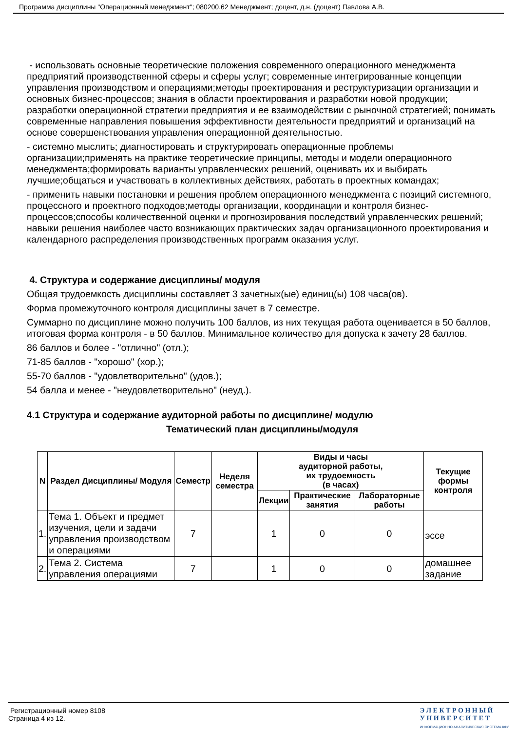Программа дисциплины "Операционный менеджмент"; 080200.62 Менеджмент; доцент, д.н. (доцент) Павлова А.В.
- использовать основные теоретические положения современного операционного менеджмента предприятий производственной сферы и сферы услуг; современные интегрированные концепции управления производством и операциями;методы проектирования и реструктуризации организации и основных бизнес-процессов; знания в области проектирования и разработки новой продукции; разработки операционной стратегии предприятия и ее взаимодействии с рыночной стратегией; понимать современные направления повышения эффективности деятельности предприятий и организаций на основе совершенствования управления операционной деятельностью.
- системно мыслить; диагностировать и структурировать операционные проблемы организации;применять на практике теоретические принципы, методы и модели операционного менеджмента;формировать варианты управленческих решений, оценивать их и выбирать лучшие;общаться и участвовать в коллективных действиях, работать в проектных командах;
- применить навыки постановки и решения проблем операционного менеджмента с позиций системного, процессного и проектного подходов;методы организации, координации и контроля бизнес-процессов;способы количественной оценки и прогнозирования последствий управленческих решений; навыки решения наиболее часто возникающих практических задач организационного проектирования и календарного распределения производственных программ оказания услуг.
4. Структура и содержание дисциплины/ модуля
Общая трудоемкость дисциплины составляет 3 зачетных(ые) единиц(ы) 108 часа(ов).
Форма промежуточного контроля дисциплины зачет в 7 семестре.
Суммарно по дисциплине можно получить 100 баллов, из них текущая работа оценивается в 50 баллов, итоговая форма контроля - в 50 баллов. Минимальное количество для допуска к зачету 28 баллов.
86 баллов и более - "отлично" (отл.);
71-85 баллов - "хорошо" (хор.);
55-70 баллов - "удовлетворительно" (удов.);
54 балла и менее - "неудовлетворительно" (неуд.).
4.1 Структура и содержание аудиторной работы по дисциплине/ модулю
Тематический план дисциплины/модуля
| N | Раздел Дисциплины/ Модуля | Семестр | Неделя семестра | Виды и часы аудиторной работы, их трудоемкость (в часах) | | | Текущие формы контроля |
| --- | --- | --- | --- | --- | --- | --- | --- |
| | | | | Лекции | Практические занятия | Лабораторные работы | |
| 1. | Тема 1. Объект и предмет изучения, цели и задачи управления производством и операциями | 7 | | 1 | 0 | 0 | эссе |
| 2. | Тема 2. Система управления операциями | 7 | | 1 | 0 | 0 | домашнее задание |
Регистрационный номер 8108
Страница 4 из 12.
Э Л Е К Т Р О Н Н Ы Й
У Н И В Е Р С И Т Е Т
ИНФОРМАЦИОННО АНАЛИТИЧЕСКАЯ СИСТЕМА КФУ